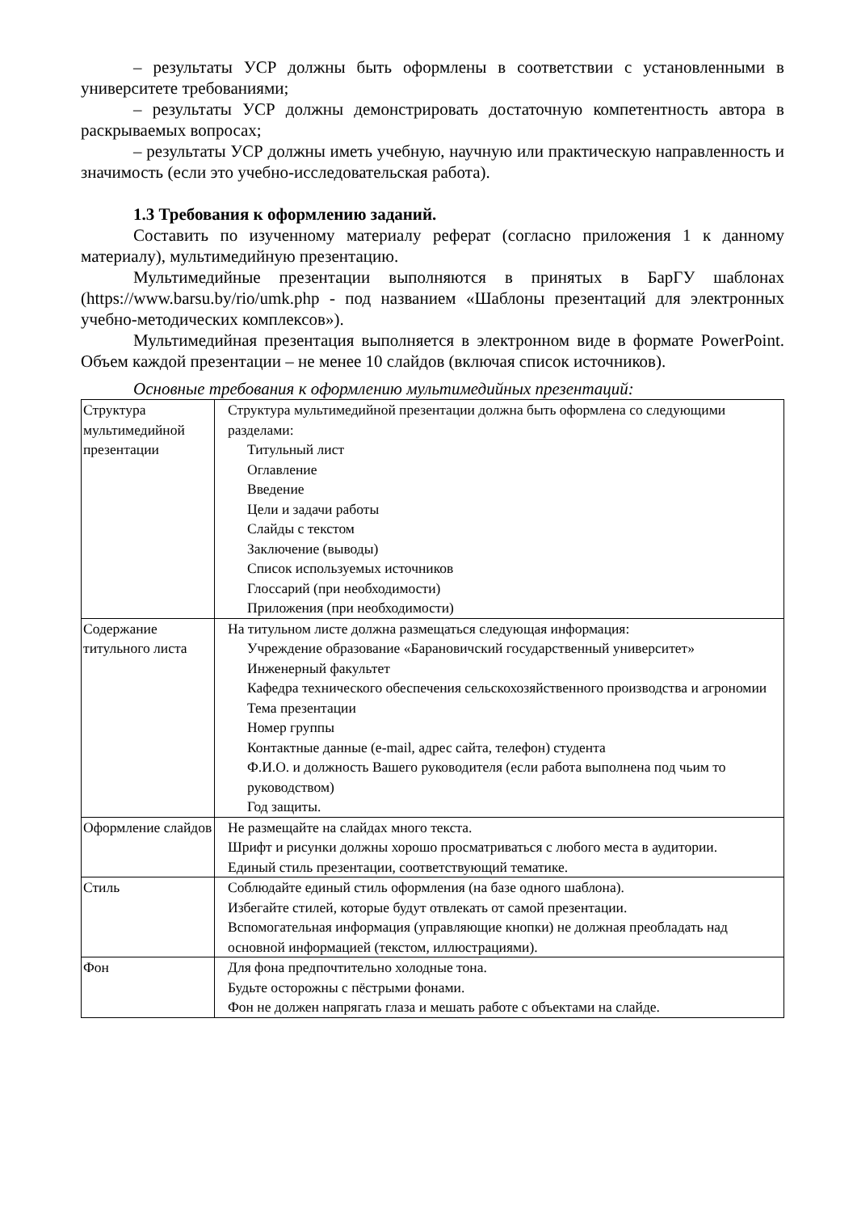– результаты УСР должны быть оформлены в соответствии с установленными в университете требованиями;
– результаты УСР должны демонстрировать достаточную компетентность автора в раскрываемых вопросах;
– результаты УСР должны иметь учебную, научную или практическую направленность и значимость (если это учебно-исследовательская работа).
1.3 Требования к оформлению заданий.
Составить по изученному материалу реферат (согласно приложения 1 к данному материалу), мультимедийную презентацию.
Мультимедийные презентации выполняются в принятых в БарГУ шаблонах (https://www.barsu.by/rio/umk.php - под названием «Шаблоны презентаций для электронных учебно-методических комплексов»).
Мультимедийная презентация выполняется в электронном виде в формате PowerPoint. Объем каждой презентации – не менее 10 слайдов (включая список источников).
Основные требования к оформлению мультимедийных презентаций:
| Структура мультимедийной презентации | Структура мультимедийной презентации должна быть оформлена со следующими разделами: Титульный лист Оглавление Введение Цели и задачи работы Слайды с текстом Заключение (выводы) Список используемых источников Глоссарий (при необходимости) Приложения (при необходимости) |
| Содержание титульного листа | На титульном листе должна размещаться следующая информация: Учреждение образование «Барановичский государственный университет» Инженерный факультет Кафедра технического обеспечения сельскохозяйственного производства и агрономии Тема презентации Номер группы Контактные данные (e-mail, адрес сайта, телефон) студента Ф.И.О. и должность Вашего руководителя (если работа выполнена под чьим то руководством) Год защиты. |
| Оформление слайдов | Не размещайте на слайдах много текста. Шрифт и рисунки должны хорошо просматриваться с любого места в аудитории. Единый стиль презентации, соответствующий тематике. |
| Стиль | Соблюдайте единый стиль оформления (на базе одного шаблона). Избегайте стилей, которые будут отвлекать от самой презентации. Вспомогательная информация (управляющие кнопки) не должная преобладать над основной информацией (текстом, иллюстрациями). |
| Фон | Для фона предпочтительно холодные тона. Будьте осторожны с пёстрыми фонами. Фон не должен напрягать глаза и мешать работе с объектами на слайде. |